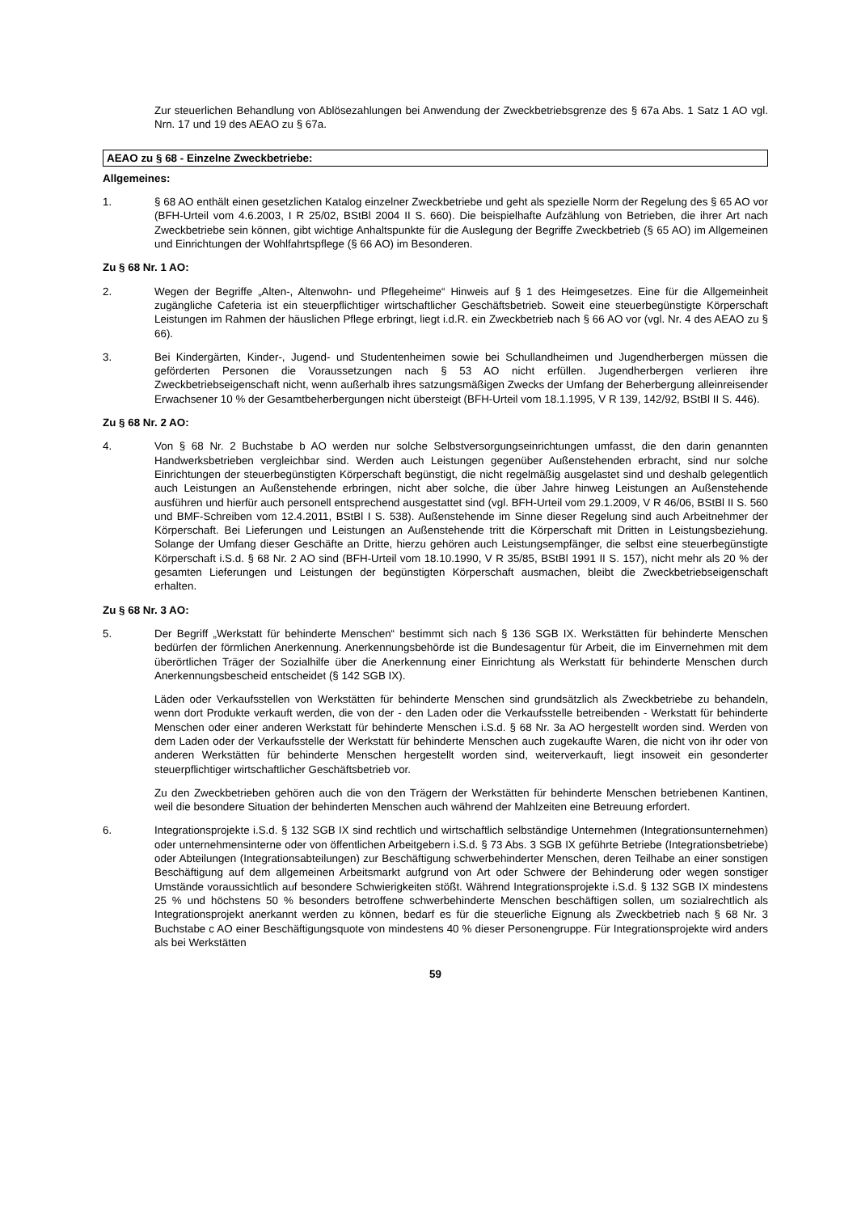Zur steuerlichen Behandlung von Ablösezahlungen bei Anwendung der Zweckbetriebsgrenze des § 67a Abs. 1 Satz 1 AO vgl. Nrn. 17 und 19 des AEAO zu § 67a.
AEAO zu § 68 - Einzelne Zweckbetriebe:
Allgemeines:
1. § 68 AO enthält einen gesetzlichen Katalog einzelner Zweckbetriebe und geht als spezielle Norm der Regelung des § 65 AO vor (BFH-Urteil vom 4.6.2003, I R 25/02, BStBl 2004 II S. 660). Die beispielhafte Aufzählung von Betrieben, die ihrer Art nach Zweckbetriebe sein können, gibt wichtige Anhaltspunkte für die Auslegung der Begriffe Zweckbetrieb (§ 65 AO) im Allgemeinen und Einrichtungen der Wohlfahrtspflege (§ 66 AO) im Besonderen.
Zu § 68 Nr. 1 AO:
2. Wegen der Begriffe „Alten-, Altenwohn- und Pflegeheime“ Hinweis auf § 1 des Heimgesetzes. Eine für die Allgemeinheit zugängliche Cafeteria ist ein steuerpflichtiger wirtschaftlicher Geschäftsbetrieb. Soweit eine steuerbegünstigte Körperschaft Leistungen im Rahmen der häuslichen Pflege erbringt, liegt i.d.R. ein Zweckbetrieb nach § 66 AO vor (vgl. Nr. 4 des AEAO zu § 66).
3. Bei Kindergärten, Kinder-, Jugend- und Studentenheimen sowie bei Schullandheimen und Jugendherbergen müssen die geförderten Personen die Voraussetzungen nach § 53 AO nicht erfüllen. Jugendherbergen verlieren ihre Zweckbetriebseigenschaft nicht, wenn außerhalb ihres satzungsmäßigen Zwecks der Umfang der Beherbergung alleinreisender Erwachsener 10 % der Gesamtbeherbergungen nicht übersteigt (BFH-Urteil vom 18.1.1995, V R 139, 142/92, BStBl II S. 446).
Zu § 68 Nr. 2 AO:
4. Von § 68 Nr. 2 Buchstabe b AO werden nur solche Selbstversorgungseinrichtungen umfasst, die den darin genannten Handwerksbetrieben vergleichbar sind. Werden auch Leistungen gegenüber Außenstehenden erbracht, sind nur solche Einrichtungen der steuerbegünstigten Körperschaft begünstigt, die nicht regelmäßig ausgelastet sind und deshalb gelegentlich auch Leistungen an Außenstehende erbringen, nicht aber solche, die über Jahre hinweg Leistungen an Außenstehende ausführen und hierfür auch personell entsprechend ausgestattet sind (vgl. BFH-Urteil vom 29.1.2009, V R 46/06, BStBl II S. 560 und BMF-Schreiben vom 12.4.2011, BStBl I S. 538). Außenstehende im Sinne dieser Regelung sind auch Arbeitnehmer der Körperschaft. Bei Lieferungen und Leistungen an Außenstehende tritt die Körperschaft mit Dritten in Leistungsbeziehung. Solange der Umfang dieser Geschäfte an Dritte, hierzu gehören auch Leistungsempfänger, die selbst eine steuerbegünstigte Körperschaft i.S.d. § 68 Nr. 2 AO sind (BFH-Urteil vom 18.10.1990, V R 35/85, BStBl 1991 II S. 157), nicht mehr als 20 % der gesamten Lieferungen und Leistungen der begünstigten Körperschaft ausmachen, bleibt die Zweckbetriebseigenschaft erhalten.
Zu § 68 Nr. 3 AO:
5. Der Begriff „Werkstatt für behinderte Menschen“ bestimmt sich nach § 136 SGB IX. Werkstätten für behinderte Menschen bedürfen der förmlichen Anerkennung. Anerkennungsbehörde ist die Bundesagentur für Arbeit, die im Einvernehmen mit dem überörtlichen Träger der Sozialhilfe über die Anerkennung einer Einrichtung als Werkstatt für behinderte Menschen durch Anerkennungsbescheid entscheidet (§ 142 SGB IX).
Läden oder Verkaufsstellen von Werkstätten für behinderte Menschen sind grundsätzlich als Zweckbetriebe zu behandeln, wenn dort Produkte verkauft werden, die von der - den Laden oder die Verkaufsstelle betreibenden - Werkstatt für behinderte Menschen oder einer anderen Werkstatt für behinderte Menschen i.S.d. § 68 Nr. 3a AO hergestellt worden sind. Werden von dem Laden oder der Verkaufsstelle der Werkstatt für behinderte Menschen auch zugekaufte Waren, die nicht von ihr oder von anderen Werkstätten für behinderte Menschen hergestellt worden sind, weiterverkauft, liegt insoweit ein gesonderter steuerpflichtiger wirtschaftlicher Geschäftsbetrieb vor.
Zu den Zweckbetrieben gehören auch die von den Trägern der Werkstätten für behinderte Menschen betriebenen Kantinen, weil die besondere Situation der behinderten Menschen auch während der Mahlzeiten eine Betreuung erfordert.
6. Integrationsprojekte i.S.d. § 132 SGB IX sind rechtlich und wirtschaftlich selbständige Unternehmen (Integrationsunternehmen) oder unternehmensinterne oder von öffentlichen Arbeitgebern i.S.d. § 73 Abs. 3 SGB IX geführte Betriebe (Integrationsbetriebe) oder Abteilungen (Integrationsabteilungen) zur Beschäftigung schwerbehinderter Menschen, deren Teilhabe an einer sonstigen Beschäftigung auf dem allgemeinen Arbeitsmarkt aufgrund von Art oder Schwere der Behinderung oder wegen sonstiger Umstände voraussichtlich auf besondere Schwierigkeiten stößt. Während Integrationsprojekte i.S.d. § 132 SGB IX mindestens 25 % und höchstens 50 % besonders betroffene schwerbehinderte Menschen beschäftigen sollen, um sozialrechtlich als Integrationsprojekt anerkannt werden zu können, bedarf es für die steuerliche Eignung als Zweckbetrieb nach § 68 Nr. 3 Buchstabe c AO einer Beschäftigungsquote von mindestens 40 % dieser Personengruppe. Für Integrationsprojekte wird anders als bei Werkstätten
59